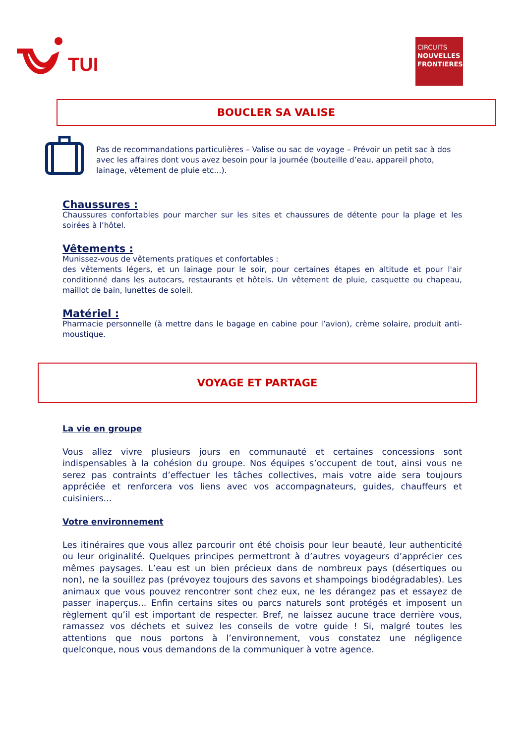TUI
CIRCUITS
NOUVELLES
FRONTIERES
BOUCLER SA VALISE
Pas de recommandations particulières – Valise ou sac de voyage – Prévoir un petit sac à dos avec les affaires dont vous avez besoin pour la journée (bouteille d’eau, appareil photo, lainage, vêtement de pluie etc...).
Chaussures :
Chaussures confortables pour marcher sur les sites et chaussures de détente pour la plage et les soirées à l’hôtel.
Vêtements :
Munissez-vous de vêtements pratiques et confortables :
des vêtements légers, et un lainage pour le soir, pour certaines étapes en altitude et pour l'air conditionné dans les autocars, restaurants et hôtels. Un vêtement de pluie, casquette ou chapeau, maillot de bain, lunettes de soleil.
Matériel :
Pharmacie personnelle (à mettre dans le bagage en cabine pour l’avion), crème solaire, produit anti-moustique.
VOYAGE ET PARTAGE
La vie en groupe
Vous allez vivre plusieurs jours en communauté et certaines concessions sont indispensables à la cohésion du groupe. Nos équipes s’occupent de tout, ainsi vous ne serez pas contraints d’effectuer les tâches collectives, mais votre aide sera toujours appréciée et renforcera vos liens avec vos accompagnateurs, guides, chauffeurs et cuisiniers...
Votre environnement
Les itinéraires que vous allez parcourir ont été choisis pour leur beauté, leur authenticité ou leur originalité. Quelques principes permettront à d’autres voyageurs d’apprécier ces mêmes paysages. L’eau est un bien précieux dans de nombreux pays (désertiques ou non), ne la souillez pas (prévoyez toujours des savons et shampoings biodégradables). Les animaux que vous pouvez rencontrer sont chez eux, ne les dérangez pas et essayez de passer inaperçus... Enfin certains sites ou parcs naturels sont protégés et imposent un règlement qu’il est important de respecter. Bref, ne laissez aucune trace derrière vous, ramassez vos déchets et suivez les conseils de votre guide ! Si, malgré toutes les attentions que nous portons à l’environnement, vous constatez une négligence quelconque, nous vous demandons de la communiquer à votre agence.